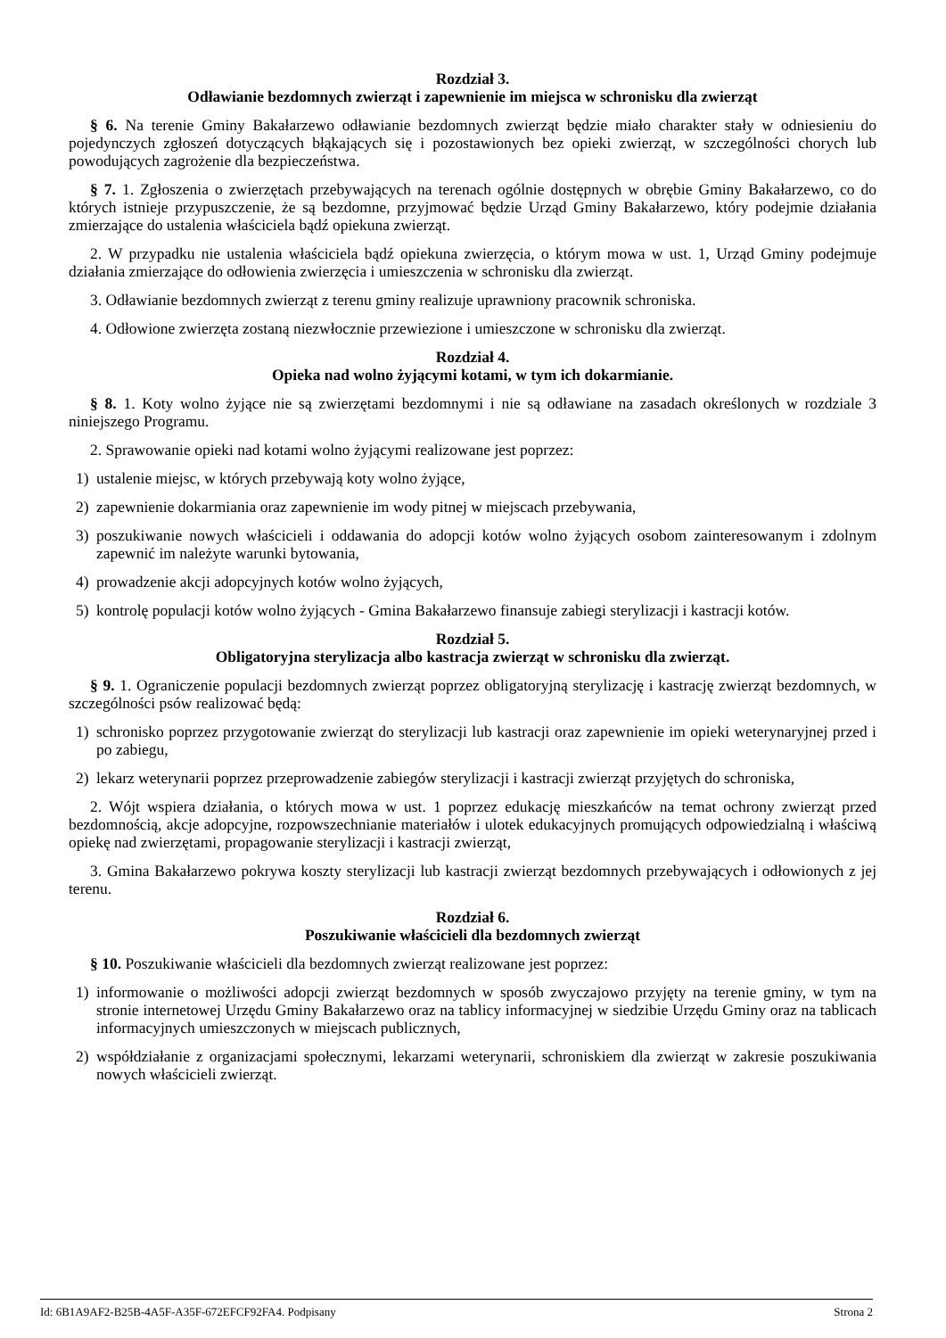Rozdział 3.
Odławianie bezdomnych zwierząt i zapewnienie im miejsca w schronisku dla zwierząt
§ 6. Na terenie Gminy Bakałarzewo odławianie bezdomnych zwierząt będzie miało charakter stały w odniesieniu do pojedynczych zgłoszeń dotyczących błąkających się i pozostawionych bez opieki zwierząt, w szczególności chorych lub powodujących zagrożenie dla bezpieczeństwa.
§ 7. 1. Zgłoszenia o zwierzętach przebywających na terenach ogólnie dostępnych w obrębie Gminy Bakałarzewo, co do których istnieje przypuszczenie, że są bezdomne, przyjmować będzie Urząd Gminy Bakałarzewo, który podejmie działania zmierzające do ustalenia właściciela bądź opiekuna zwierząt.
2. W przypadku nie ustalenia właściciela bądź opiekuna zwierzęcia, o którym mowa w ust. 1, Urząd Gminy podejmuje działania zmierzające do odłowienia zwierzęcia i umieszczenia w schronisku dla zwierząt.
3. Odławianie bezdomnych zwierząt z terenu gminy realizuje uprawniony pracownik schroniska.
4. Odłowione zwierzęta zostaną niezwłocznie przewiezione i umieszczone w schronisku dla zwierząt.
Rozdział 4.
Opieka nad wolno żyjącymi kotami, w tym ich dokarmianie.
§ 8. 1. Koty wolno żyjące nie są zwierzętami bezdomnymi i nie są odławiane na zasadach określonych w rozdziale 3 niniejszego Programu.
2. Sprawowanie opieki nad kotami wolno żyjącymi realizowane jest poprzez:
1) ustalenie miejsc, w których przebywają koty wolno żyjące,
2) zapewnienie dokarmiania oraz zapewnienie im wody pitnej w miejscach przebywania,
3) poszukiwanie nowych właścicieli i oddawania do adopcji kotów wolno żyjących osobom zainteresowanym i zdolnym zapewnić im należyte warunki bytowania,
4) prowadzenie akcji adopcyjnych kotów wolno żyjących,
5) kontrolę populacji kotów wolno żyjących - Gmina Bakałarzewo finansuje zabiegi sterylizacji i kastracji kotów.
Rozdział 5.
Obligatoryjna sterylizacja albo kastracja zwierząt w schronisku dla zwierząt.
§ 9. 1. Ograniczenie populacji bezdomnych zwierząt poprzez obligatoryjną sterylizację i kastrację zwierząt bezdomnych, w szczególności psów realizować będą:
1) schronisko poprzez przygotowanie zwierząt do sterylizacji lub kastracji oraz zapewnienie im opieki weterynaryjnej przed i po zabiegu,
2) lekarz weterynarii poprzez przeprowadzenie zabiegów sterylizacji i kastracji zwierząt przyjętych do schroniska,
2. Wójt wspiera działania, o których mowa w ust. 1 poprzez edukację mieszkańców na temat ochrony zwierząt przed bezdomnością, akcje adopcyjne, rozpowszechnianie materiałów i ulotek edukacyjnych promujących odpowiedzialną i właściwą opiekę nad zwierzętami, propagowanie sterylizacji i kastracji zwierząt,
3. Gmina Bakałarzewo pokrywa koszty sterylizacji lub kastracji zwierząt bezdomnych przebywających i odłowionych z jej terenu.
Rozdział 6.
Poszukiwanie właścicieli dla bezdomnych zwierząt
§ 10. Poszukiwanie właścicieli dla bezdomnych zwierząt realizowane jest poprzez:
1) informowanie o możliwości adopcji zwierząt bezdomnych w sposób zwyczajowo przyjęty na terenie gminy, w tym na stronie internetowej Urzędu Gminy Bakałarzewo oraz na tablicy informacyjnej w siedzibie Urzędu Gminy oraz na tablicach informacyjnych umieszczonych w miejscach publicznych,
2) współdziałanie z organizacjami społecznymi, lekarzami weterynarii, schroniskiem dla zwierząt w zakresie poszukiwania nowych właścicieli zwierząt.
Id: 6B1A9AF2-B25B-4A5F-A35F-672EFCF92FA4. Podpisany Strona 2